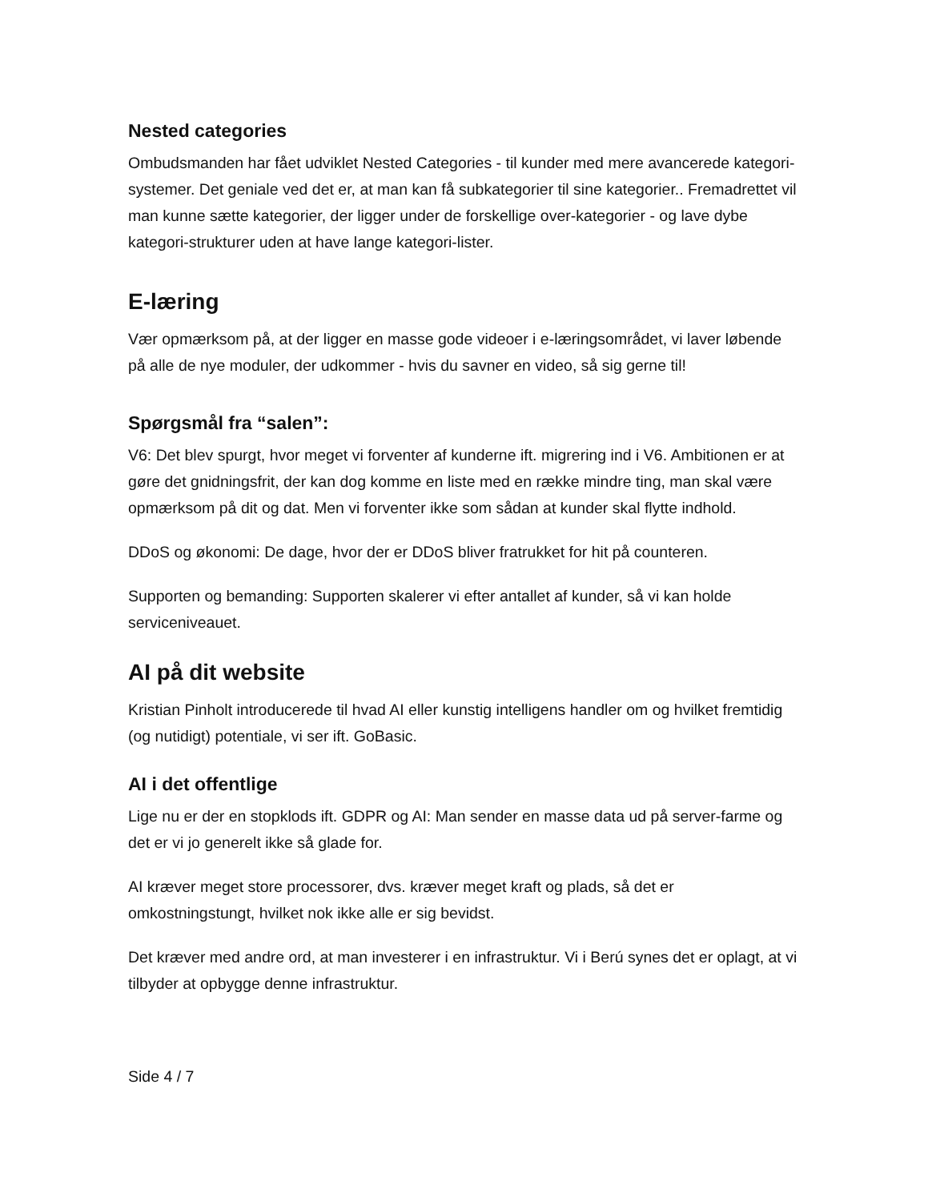Nested categories
Ombudsmanden har fået udviklet Nested Categories - til kunder med mere avancerede kategori-systemer. Det geniale ved det er, at man kan få subkategorier til sine kategorier.. Fremadrettet vil man kunne sætte kategorier, der ligger under de forskellige over-kategorier - og lave dybe kategori-strukturer uden at have lange kategori-lister.
E-læring
Vær opmærksom på, at der ligger en masse gode videoer i e-læringsområdet, vi laver løbende på alle de nye moduler, der udkommer - hvis du savner en video, så sig gerne til!
Spørgsmål fra “salen”:
V6: Det blev spurgt, hvor meget vi forventer af kunderne ift. migrering ind i V6. Ambitionen er at gøre det gnidningsfrit, der kan dog komme en liste med en række mindre ting, man skal være opmærksom på dit og dat. Men vi forventer ikke som sådan at kunder skal flytte indhold.
DDoS og økonomi: De dage, hvor der er DDoS bliver fratrukket for hit på counteren.
Supporten og bemanding: Supporten skalerer vi efter antallet af kunder, så vi kan holde serviceniveauet.
AI på dit website
Kristian Pinholt introducerede til hvad AI eller kunstig intelligens handler om og hvilket fremtidig (og nutidigt) potentiale, vi ser ift. GoBasic.
AI i det offentlige
Lige nu er der en stopklods ift. GDPR og AI: Man sender en masse data ud på server-farme og det er vi jo generelt ikke så glade for.
AI kræver meget store processorer, dvs. kræver meget kraft og plads, så det er omkostningstungt, hvilket nok ikke alle er sig bevidst.
Det kræver med andre ord, at man investerer i en infrastruktur. Vi i Berú synes det er oplagt, at vi tilbyder at opbygge denne infrastruktur.
Side 4 / 7